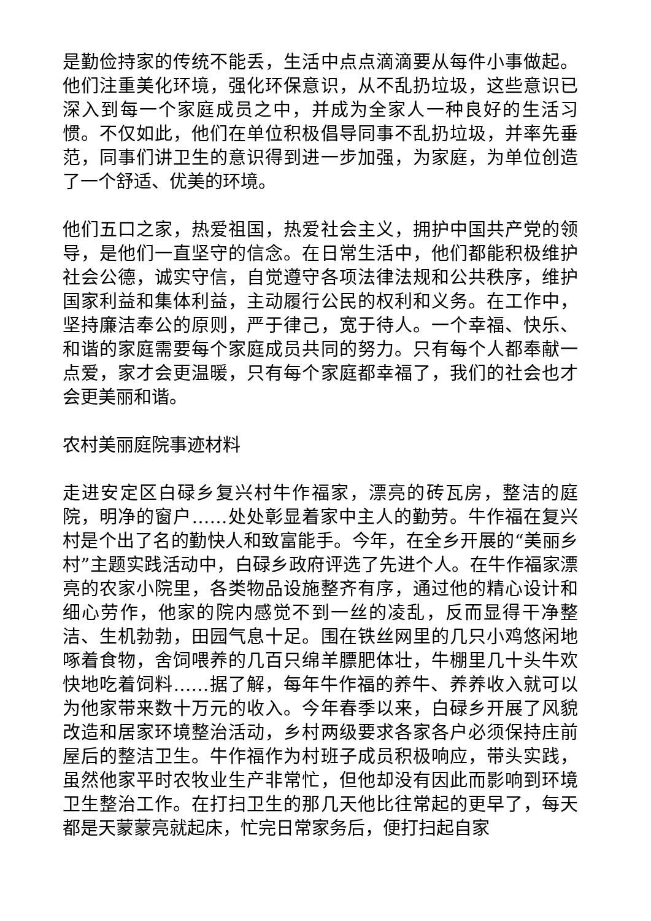是勤俭持家的传统不能丢，生活中点点滴滴要从每件小事做起。他们注重美化环境，强化环保意识，从不乱扔垃圾，这些意识已深入到每一个家庭成员之中，并成为全家人一种良好的生活习惯。不仅如此，他们在单位积极倡导同事不乱扔垃圾，并率先垂范，同事们讲卫生的意识得到进一步加强，为家庭，为单位创造了一个舒适、优美的环境。
他们五口之家，热爱祖国，热爱社会主义，拥护中国共产党的领导，是他们一直坚守的信念。在日常生活中，他们都能积极维护社会公德，诚实守信，自觉遵守各项法律法规和公共秩序，维护国家利益和集体利益，主动履行公民的权利和义务。在工作中，坚持廉洁奉公的原则，严于律己，宽于待人。一个幸福、快乐、和谐的家庭需要每个家庭成员共同的努力。只有每个人都奉献一点爱，家才会更温暖，只有每个家庭都幸福了，我们的社会也才会更美丽和谐。
农村美丽庭院事迹材料
走进安定区白碌乡复兴村牛作福家，漂亮的砖瓦房，整洁的庭院，明净的窗户……处处彰显着家中主人的勤劳。牛作福在复兴村是个出了名的勤快人和致富能手。今年，在全乡开展的“美丽乡村”主题实践活动中，白碌乡政府评选了先进个人。在牛作福家漂亮的农家小院里，各类物品设施整齐有序，通过他的精心设计和细心劳作，他家的院内感觉不到一丝的凌乱，反而显得干净整洁、生机勃勃，田园气息十足。围在铁丝网里的几只小鸡悠闲地啄着食物，舍饲喂养的几百只绵羊膘肥体壮，牛棚里几十头牛欢快地吃着饲料……据了解，每年牛作福的养牛、养养收入就可以为他家带来数十万元的收入。今年春季以来，白碌乡开展了风貌改造和居家环境整治活动，乡村两级要求各家各户必须保持庄前屋后的整洁卫生。牛作福作为村班子成员积极响应，带头实践，虽然他家平时农牧业生产非常忙，但他却没有因此而影响到环境卫生整治工作。在打扫卫生的那几天他比往常起的更早了，每天都是天蒙蒙亮就起床，忙完日常家务后，便打扫起自家